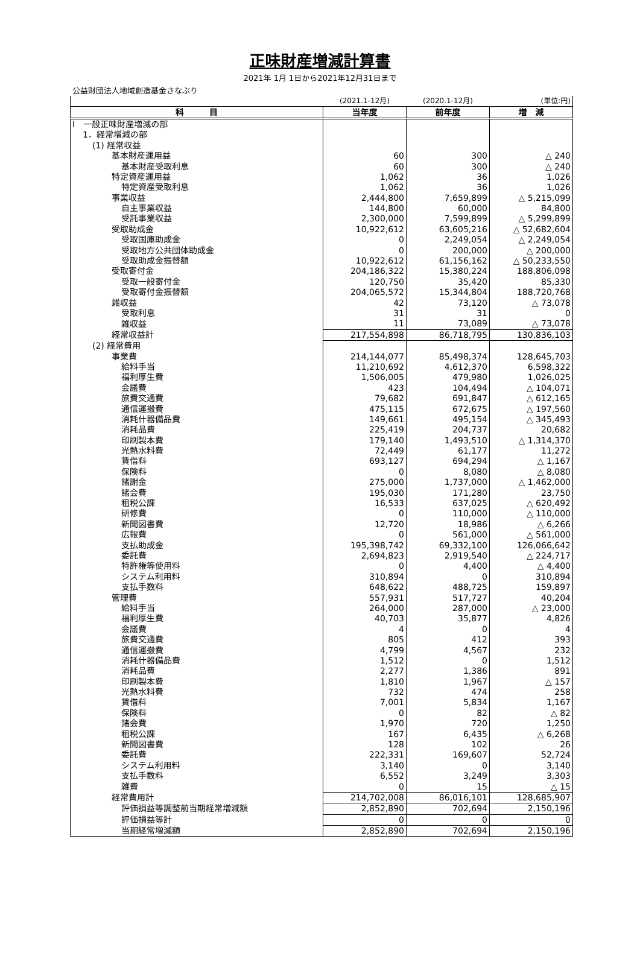正味財産増減計算書
2021年 1月 1日から2021年12月31日まで
公益財団法人地域創造基金さなぶり
| | (2021.1-12月) | (2020.1-12月) | (単位:円) |
| 科 目 | 当年度 | 前年度 | 増 減 |
| Ⅰ 一般正味財産増減の部 | | | |
| 1．経常増減の部 | | | |
| (1) 経常収益 | | | |
| 基本財産運用益 | 60 | 300 | △ 240 |
| 基本財産受取利息 | 60 | 300 | △ 240 |
| 特定資産運用益 | 1,062 | 36 | 1,026 |
| 特定資産受取利息 | 1,062 | 36 | 1,026 |
| 事業収益 | 2,444,800 | 7,659,899 | △ 5,215,099 |
| 自主事業収益 | 144,800 | 60,000 | 84,800 |
| 受託事業収益 | 2,300,000 | 7,599,899 | △ 5,299,899 |
| 受取助成金 | 10,922,612 | 63,605,216 | △ 52,682,604 |
| 受取国庫助成金 | 0 | 2,249,054 | △ 2,249,054 |
| 受取地方公共団体助成金 | 0 | 200,000 | △ 200,000 |
| 受取助成金振替額 | 10,922,612 | 61,156,162 | △ 50,233,550 |
| 受取寄付金 | 204,186,322 | 15,380,224 | 188,806,098 |
| 受取一般寄付金 | 120,750 | 35,420 | 85,330 |
| 受取寄付金振替額 | 204,065,572 | 15,344,804 | 188,720,768 |
| 雑収益 | 42 | 73,120 | △ 73,078 |
| 受取利息 | 31 | 31 | 0 |
| 雑収益 | 11 | 73,089 | △ 73,078 |
| 経常収益計 | 217,554,898 | 86,718,795 | 130,836,103 |
| (2) 経常費用 | | | |
| 事業費 | 214,144,077 | 85,498,374 | 128,645,703 |
| 給料手当 | 11,210,692 | 4,612,370 | 6,598,322 |
| 福利厚生費 | 1,506,005 | 479,980 | 1,026,025 |
| 会議費 | 423 | 104,494 | △ 104,071 |
| 旅費交通費 | 79,682 | 691,847 | △ 612,165 |
| 通信運搬費 | 475,115 | 672,675 | △ 197,560 |
| 消耗什器備品費 | 149,661 | 495,154 | △ 345,493 |
| 消耗品費 | 225,419 | 204,737 | 20,682 |
| 印刷製本費 | 179,140 | 1,493,510 | △ 1,314,370 |
| 光熱水料費 | 72,449 | 61,177 | 11,272 |
| 賃借料 | 693,127 | 694,294 | △ 1,167 |
| 保険料 | 0 | 8,080 | △ 8,080 |
| 諸謝金 | 275,000 | 1,737,000 | △ 1,462,000 |
| 諸会費 | 195,030 | 171,280 | 23,750 |
| 租税公課 | 16,533 | 637,025 | △ 620,492 |
| 研修費 | 0 | 110,000 | △ 110,000 |
| 新聞図書費 | 12,720 | 18,986 | △ 6,266 |
| 広報費 | 0 | 561,000 | △ 561,000 |
| 支払助成金 | 195,398,742 | 69,332,100 | 126,066,642 |
| 委託費 | 2,694,823 | 2,919,540 | △ 224,717 |
| 特許権等使用料 | 0 | 4,400 | △ 4,400 |
| システム利用料 | 310,894 | 0 | 310,894 |
| 支払手数料 | 648,622 | 488,725 | 159,897 |
| 管理費 | 557,931 | 517,727 | 40,204 |
| 給料手当 | 264,000 | 287,000 | △ 23,000 |
| 福利厚生費 | 40,703 | 35,877 | 4,826 |
| 会議費 | 4 | 0 | 4 |
| 旅費交通費 | 805 | 412 | 393 |
| 通信運搬費 | 4,799 | 4,567 | 232 |
| 消耗什器備品費 | 1,512 | 0 | 1,512 |
| 消耗品費 | 2,277 | 1,386 | 891 |
| 印刷製本費 | 1,810 | 1,967 | △ 157 |
| 光熱水料費 | 732 | 474 | 258 |
| 賃借料 | 7,001 | 5,834 | 1,167 |
| 保険料 | 0 | 82 | △ 82 |
| 諸会費 | 1,970 | 720 | 1,250 |
| 租税公課 | 167 | 6,435 | △ 6,268 |
| 新聞図書費 | 128 | 102 | 26 |
| 委託費 | 222,331 | 169,607 | 52,724 |
| システム利用料 | 3,140 | 0 | 3,140 |
| 支払手数料 | 6,552 | 3,249 | 3,303 |
| 雑費 | 0 | 15 | △ 15 |
| 経常費用計 | 214,702,008 | 86,016,101 | 128,685,907 |
| 評価損益等調整前当期経常増減額 | 2,852,890 | 702,694 | 2,150,196 |
| 評価損益等計 | 0 | 0 | 0 |
| 当期経常増減額 | 2,852,890 | 702,694 | 2,150,196 |